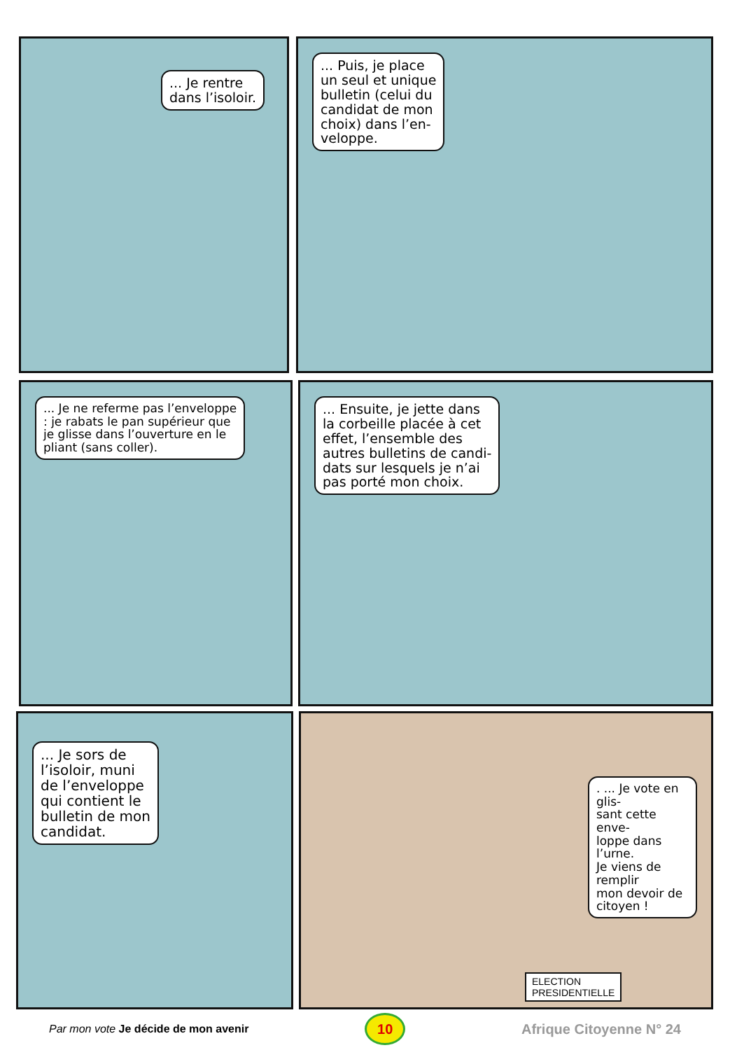... Je rentre
dans l’isoloir.
... Puis, je place
un seul et unique
bulletin (celui du
candidat de mon
choix) dans l’en-
veloppe.
... Je ne referme pas l’enveloppe
: je rabats le pan supérieur que
je glisse dans l’ouverture en le
pliant (sans coller).
... Ensuite, je jette dans
la corbeille placée à cet
effet, l’ensemble des
autres bulletins de candi-
dats sur lesquels je n’ai
pas porté mon choix.
... Je sors de
l’isoloir, muni
de l’enveloppe
qui contient le
bulletin de mon
candidat.
. ... Je vote en glis-
sant cette enve-
loppe dans l’urne.
Je viens de remplir
mon devoir de
citoyen !
ELECTION
PRESIDENTIELLE
Par mon vote Je décide de mon avenir
10
Afrique Citoyenne N° 24